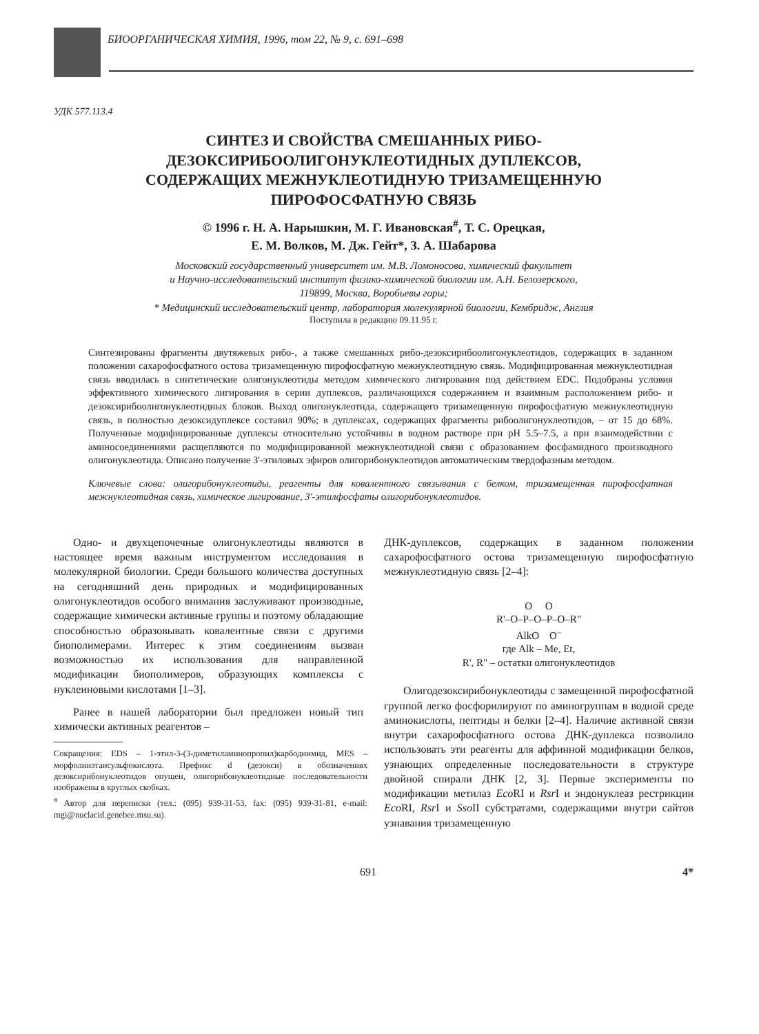БИООРГАНИЧЕСКАЯ ХИМИЯ, 1996, том 22, № 9, с. 691–698
УДК 577.113.4
СИНТЕЗ И СВОЙСТВА СМЕШАННЫХ РИБО-
ДЕЗОКСИРИБООЛИГОНУКЛЕОТИДНЫХ ДУПЛЕКСОВ,
СОДЕРЖАЩИХ МЕЖНУКЛЕОТИДНУЮ ТРИЗАМЕЩЕННУЮ
ПИРОФОСФАТНУЮ СВЯЗЬ
© 1996 г. Н. А. Нарышкин, М. Г. Ивановская<sup>#</sup>, Т. С. Орецкая,
Е. М. Волков, М. Дж. Гейт*, З. А. Шабарова
Московский государственный университет им. М.В. Ломоносова, химический факультет
и Научно-исследовательский институт физико-химической биологии им. А.Н. Белозерского,
119899, Москва, Воробьевы горы;
* Медицинский исследовательский центр, лаборатория молекулярной биологии, Кембридж, Англия
Поступила в редакцию 09.11.95 г.
Синтезированы фрагменты двутяжевых рибо-, а также смешанных рибо-дезоксирибоолигонуклеотидов, содержащих в заданном положении сахарофосфатного остова тризамещенную пирофосфатную межнуклеотидную связь. Модифицированная межнуклеотидная связь вводилась в синтетические олигонуклеотиды методом химического лигирования под действием EDC. Подобраны условия эффективного химического лигирования в серии дуплексов, различающихся содержанием и взаимным расположением рибо- и дезоксирибоолигонуклеотидных блоков. Выход олигонуклеотида, содержащего тризамещенную пирофосфатную межнуклеотидную связь, в полностью дезоксидуплексе составил 90%; в дуплексах, содержащих фрагменты рибоолигонуклеотидов, – от 15 до 68%. Полученные модифицированные дуплексы относительно устойчивы в водном растворе при pH 5.5–7.5, а при взаимодействии с аминосоединениями расщепляются по модифицированной межнуклеотидной связи с образованием фосфамидного производного олигонуклеотида. Описано получение 3'-этиловых эфиров олигорибонуклеотидов автоматическим твердофазным методом.
Ключевые слова: олигорибонуклеотиды, реагенты для ковалентного связывания с белком, тризамещенная пирофосфатная межнуклеотидная связь, химическое лигирование, 3'-этилфосфаты олигорибонуклеотидов.
Одно- и двухцепочечные олигонуклеотиды являются в настоящее время важным инструментом исследования в молекулярной биологии. Среди большого количества доступных на сегодняшний день природных и модифицированных олигонуклеотидов особого внимания заслуживают производные, содержащие химически активные группы и поэтому обладающие способностью образовывать ковалентные связи с другими биополимерами. Интерес к этим соединениям вызван возможностью их использования для направленной модификации биополимеров, образующих комплексы с нуклеиновыми кислотами [1–3].
Ранее в нашей лаборатории был предложен новый тип химически активных реагентов –
Сокращения: EDS – 1-этил-3-(3-диметиламинопропил)карбодиимид, MES – морфолинэтансульфокислота. Префикс d (дезокси) в обозначениях дезоксирибонуклеотидов опущен, олигорибонуклеотидные последовательности изображены в круглых скобках.
<sup>#</sup> Автор для переписки (тел.: (095) 939-31-53, fax: (095) 939-31-81, e-mail: mgi@nuclacid.genebee.msu.su).
ДНК-дуплексов, содержащих в заданном положении сахарофосфатного остова тризамещенную пирофосфатную межнуклеотидную связь [2–4]:
O O
R'–O–P–O–P–O–R"
AlkO O<sup>–</sup>
где Alk – Me, Et,
R', R" – остатки олигонуклеотидов
Олигодезоксирибонуклеотиды с замещенной пирофосфатной группой легко фосфорилируют по аминогруппам в водной среде аминокислоты, пептиды и белки [2–4]. Наличие активной связи внутри сахарофосфатного остова ДНК-дуплекса позволило использовать эти реагенты для аффинной модификации белков, узнающих определенные последовательности в структуре двойной спирали ДНК [2, 3]. Первые эксперименты по модификации метилаз Eco RI и Rsr I и эндонуклеаз рестрикции Eco RI, Rsr I и Sso II субстратами, содержащими внутри сайтов узнавания тризамещенную
691 4*